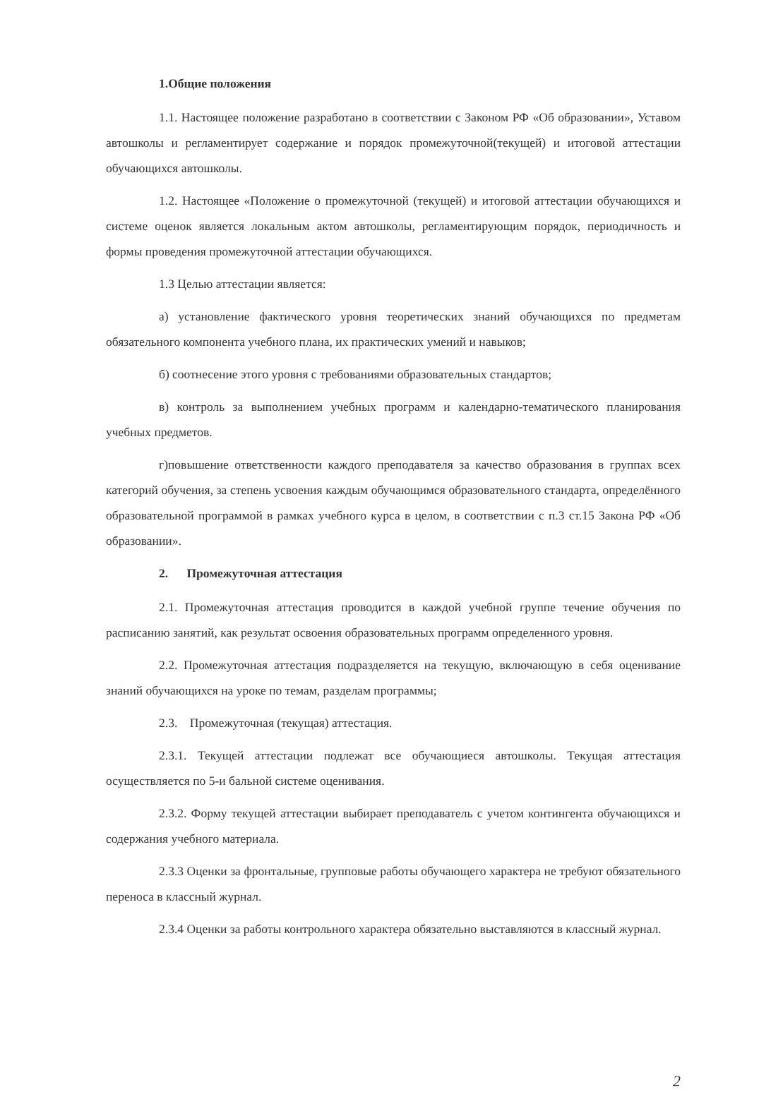1.Общие положения
1.1. Настоящее положение разработано в соответствии с Законом РФ «Об образовании», Уставом автошколы и регламентирует содержание и порядок промежуточной(текущей) и итоговой аттестации обучающихся автошколы.
1.2. Настоящее «Положение о промежуточной (текущей) и итоговой аттестации обучающихся и системе оценок является локальным актом автошколы, регламентирующим порядок, периодичность и формы проведения промежуточной аттестации обучающихся.
1.3 Целью аттестации является:
а) установление фактического уровня теоретических знаний обучающихся по предметам обязательного компонента учебного плана, их практических умений и навыков;
б) соотнесение этого уровня с требованиями образовательных стандартов;
в) контроль за выполнением учебных программ и календарно-тематического планирования учебных предметов.
г)повышение ответственности каждого преподавателя за качество образования в группах всех категорий обучения, за степень усвоения каждым обучающимся образовательного стандарта, определённого образовательной программой в рамках учебного курса в целом, в соответствии с п.3 ст.15 Закона РФ «Об образовании».
2. Промежуточная аттестация
2.1. Промежуточная аттестация проводится в каждой учебной группе течение обучения по расписанию занятий, как результат освоения образовательных программ определенного уровня.
2.2. Промежуточная аттестация подразделяется на текущую, включающую в себя оценивание знаний обучающихся на уроке по темам, разделам программы;
2.3. Промежуточная (текущая) аттестация.
2.3.1. Текущей аттестации подлежат все обучающиеся автошколы. Текущая аттестация осуществляется по 5-и бальной системе оценивания.
2.3.2. Форму текущей аттестации выбирает преподаватель с учетом контингента обучающихся и содержания учебного материала.
2.3.3 Оценки за фронтальные, групповые работы обучающего характера не требуют обязательного переноса в классный журнал.
2.3.4 Оценки за работы контрольного характера обязательно выставляются в классный журнал.
2